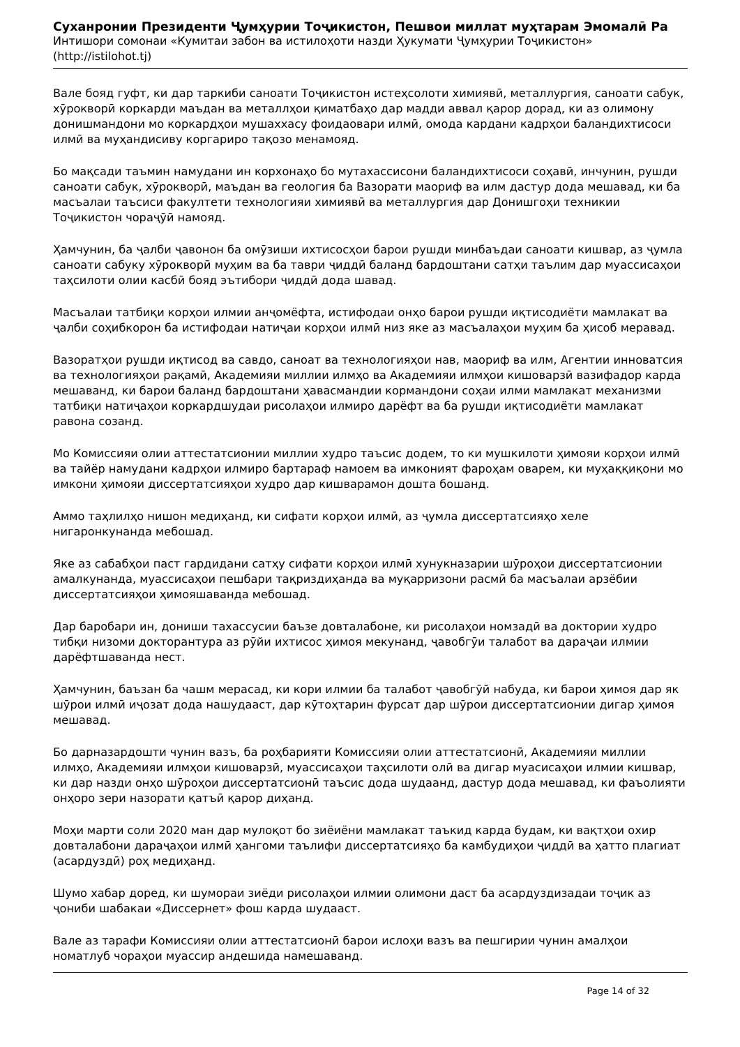Суханронии Президенти Ҷумҳурии Тоҷикистон, Пешвои миллат муҳтарам Эмомалӣ Ра
Интишори сомонаи «Кумитаи забон ва истилоҳоти назди Ҳукумати Ҷумҳурии Тоҷикистон»
(http://istilohot.tj)
Вале бояд гуфт, ки дар таркиби саноати Тоҷикистон истеҳсолоти химиявӣ, металлургия, саноати сабук, хӯрокворӣ коркарди маъдан ва металлҳои қиматбаҳо дар мадди аввал қарор дорад, ки аз олимону донишмандони мо коркардҳои мушаххасу фоидаовари илмӣ, омода кардани кадрҳои баландихтисоси илмӣ ва муҳандисиву коргариро тақозо менамояд.
Бо мақсади таъмин намудани ин корхонаҳо бо мутахассисони баландихтисоси соҳавӣ, инчунин, рушди саноати сабук, хӯрокворӣ, маъдан ва геология ба Вазорати маориф ва илм дастур дода мешавад, ки ба масъалаи таъсиси факултети технологияи химиявӣ ва металлургия дар Донишгоҳи техникии Тоҷикистон чораҷӯӣ намояд.
Ҳамчунин, ба ҷалби ҷавонон ба омӯзиши ихтисосҳои барои рушди минбаъдаи саноати кишвар, аз ҷумла саноати сабуку хӯрокворӣ муҳим ва ба таври ҷиддӣ баланд бардоштани сатҳи таълим дар муассисаҳои таҳсилоти олии касбӣ бояд эътибори ҷиддӣ дода шавад.
Масъалаи татбиқи корҳои илмии анҷомёфта, истифодаи онҳо барои рушди иқтисодиёти мамлакат ва ҷалби соҳибкорон ба истифодаи натиҷаи корҳои илмӣ низ яке аз масъалаҳои муҳим ба ҳисоб меравад.
Вазоратҳои рушди иқтисод ва савдо, саноат ва технологияҳои нав, маориф ва илм, Агентии инноватсия ва технологияҳои рақамӣ, Академияи миллии илмҳо ва Академияи илмҳои кишоварзӣ вазифадор карда мешаванд, ки барои баланд бардоштани ҳавасмандии кормандони соҳаи илми мамлакат механизми татбиқи натиҷаҳои коркардшудаи рисолаҳои илмиро дарёфт ва ба рушди иқтисодиёти мамлакат равона созанд.
Мо Комиссияи олии аттестатсионии миллии худро таъсис додем, то ки мушкилоти ҳимояи корҳои илмӣ ва тайёр намудани кадрҳои илмиро бартараф намоем ва имконият фароҳам оварем, ки муҳаққиқони мо имкони ҳимояи диссертатсияҳои худро дар кишварамон дошта бошанд.
Аммо таҳлилҳо нишон медиҳанд, ки сифати корҳои илмӣ, аз ҷумла диссертатсияҳо хеле нигаронкунанда мебошад.
Яке аз сабабҳои паст гардидани сатҳу сифати корҳои илмӣ хунукназарии шӯроҳои диссертатсионии амалкунанда, муассисаҳои пешбари тақриздиҳанда ва муқарризони расмӣ ба масъалаи арзёбии диссертатсияҳои ҳимояшаванда мебошад.
Дар баробари ин, дониши тахассусии баъзе довталабоне, ки рисолаҳои номзадӣ ва доктории худро тибқи низоми докторантура аз рӯйи ихтисос ҳимоя мекунанд, ҷавобгӯи талабот ва дараҷаи илмии дарёфтшаванда нест.
Ҳамчунин, баъзан ба чашм мерасад, ки кори илмии ба талабот ҷавобгӯй набуда, ки барои ҳимоя дар як шӯрои илмӣ иҷозат дода нашудааст, дар кӯтоҳтарин фурсат дар шӯрои диссертатсионии дигар ҳимоя мешавад.
Бо дарназардошти чунин вазъ, ба роҳбарияти Комиссияи олии аттестатсионӣ, Академияи миллии илмҳо, Академияи илмҳои кишоварзӣ, муассисаҳои таҳсилоти олӣ ва дигар муасисаҳои илмии кишвар, ки дар назди онҳо шӯроҳои диссертатсионӣ таъсис дода шудаанд, дастур дода мешавад, ки фаъолияти онҳоро зери назорати қатъӣ қарор диҳанд.
Моҳи марти соли 2020 ман дар мулоқот бо зиёиёни мамлакат таъкид карда будам, ки вақтҳои охир довталабони дараҷаҳои илмӣ ҳангоми таълифи диссертатсияҳо ба камбудиҳои ҷиддӣ ва ҳатто плагиат (асардуздӣ) роҳ медиҳанд.
Шумо хабар доред, ки шумораи зиёди рисолаҳои илмии олимони даст ба асардуздизадаи тоҷик аз ҷониби шабакаи «Диссернет» фош карда шудааст.
Вале аз тарафи Комиссияи олии аттестатсионӣ барои ислоҳи вазъ ва пешгирии чунин амалҳои номатлуб чораҳои муассир андешида намешаванд.
Page 14 of 32